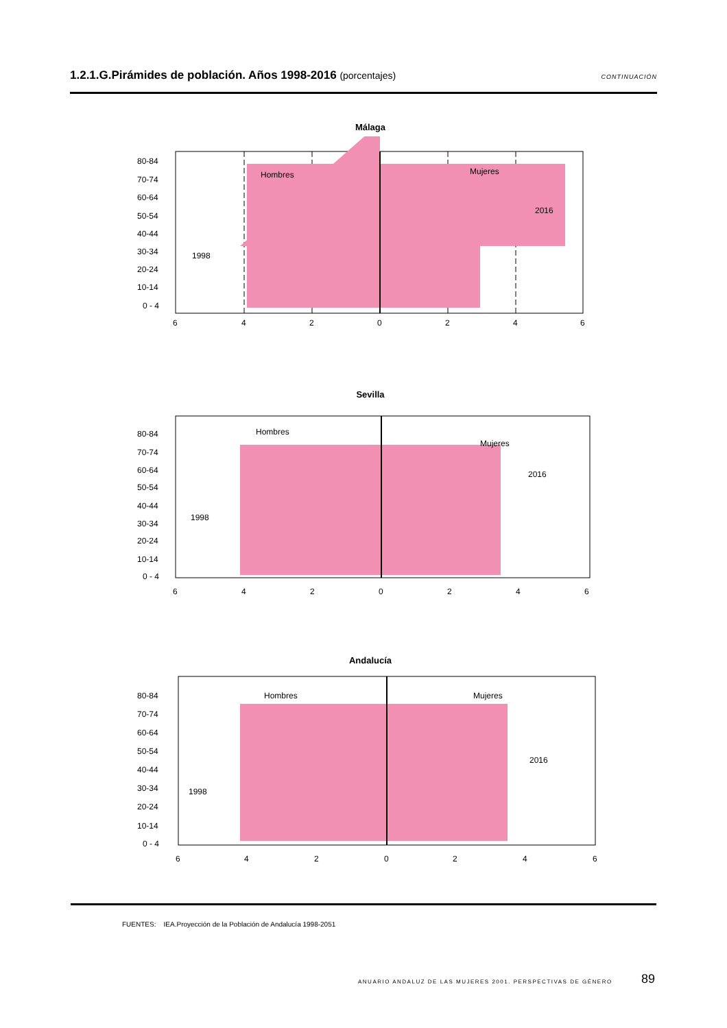1.2.1.G.Pirámides de población. Años 1998-2016 (porcentajes)
CONTINUACIÓN
Málaga
80-84
70-74
60-64
50-54
40-44
30-34
20-24
10-14
0 - 4
Hombres
Mujeres
2016
1998
6
4
2
0
2
4
6
Sevilla
80-84
70-74
60-64
50-54
40-44
30-34
20-24
10-14
0 - 4
Hombres
Mujeres
2016
1998
6
4
2
0
2
4
6
Andalucía
80-84
70-74
60-64
50-54
40-44
30-34
20-24
10-14
0 - 4
Hombres
Mujeres
2016
1998
6
4
2
0
2
4
6
FUENTES: IEA.Proyección de la Población de Andalucía 1998-2051
ANUARIO ANDALUZ DE LAS MUJERES 2001. PERSPECTIVAS DE GÉNERO
89